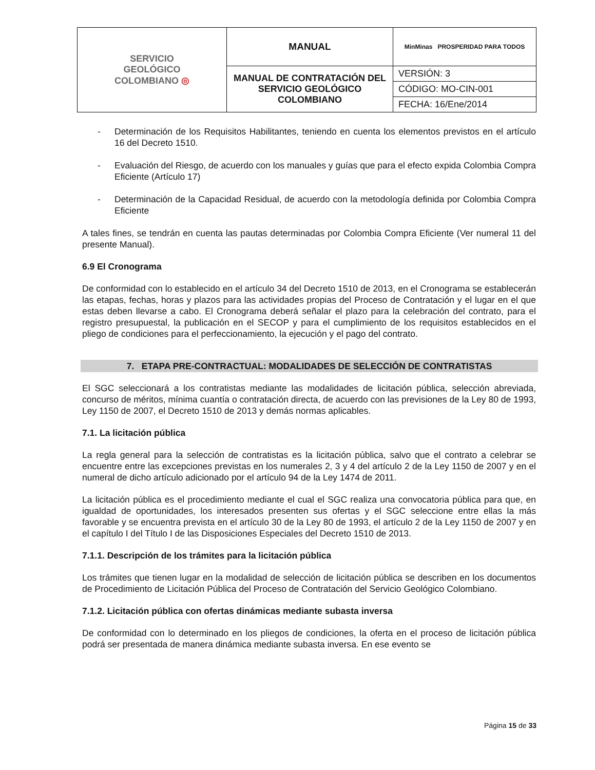| SERVICIO GEOLÓGICO COLOMBIANO ◎ | MANUAL | MinMinas PROSPERIDAD PARA TODOS |
| | MANUAL DE CONTRATACIÓN DEL SERVICIO GEOLÓGICO COLOMBIANO | VERSIÓN: 3 |
| | | CÓDIGO: MO-CIN-001 |
| | | FECHA: 16/Ene/2014 |
- Determinación de los Requisitos Habilitantes, teniendo en cuenta los elementos previstos en el artículo 16 del Decreto 1510.
- Evaluación del Riesgo, de acuerdo con los manuales y guías que para el efecto expida Colombia Compra Eficiente (Artículo 17)
- Determinación de la Capacidad Residual, de acuerdo con la metodología definida por Colombia Compra Eficiente
A tales fines, se tendrán en cuenta las pautas determinadas por Colombia Compra Eficiente (Ver numeral 11 del presente Manual).
6.9 El Cronograma
De conformidad con lo establecido en el artículo 34 del Decreto 1510 de 2013, en el Cronograma se establecerán las etapas, fechas, horas y plazos para las actividades propias del Proceso de Contratación y el lugar en el que estas deben llevarse a cabo. El Cronograma deberá señalar el plazo para la celebración del contrato, para el registro presupuestal, la publicación en el SECOP y para el cumplimiento de los requisitos establecidos en el pliego de condiciones para el perfeccionamiento, la ejecución y el pago del contrato.
7. ETAPA PRE-CONTRACTUAL: MODALIDADES DE SELECCIÓN DE CONTRATISTAS
El SGC seleccionará a los contratistas mediante las modalidades de licitación pública, selección abreviada, concurso de méritos, mínima cuantía o contratación directa, de acuerdo con las previsiones de la Ley 80 de 1993, Ley 1150 de 2007, el Decreto 1510 de 2013 y demás normas aplicables.
7.1. La licitación pública
La regla general para la selección de contratistas es la licitación pública, salvo que el contrato a celebrar se encuentre entre las excepciones previstas en los numerales 2, 3 y 4 del artículo 2 de la Ley 1150 de 2007 y en el numeral de dicho artículo adicionado por el artículo 94 de la Ley 1474 de 2011.
La licitación pública es el procedimiento mediante el cual el SGC realiza una convocatoria pública para que, en igualdad de oportunidades, los interesados presenten sus ofertas y el SGC seleccione entre ellas la más favorable y se encuentra prevista en el artículo 30 de la Ley 80 de 1993, el artículo 2 de la Ley 1150 de 2007 y en el capítulo I del Título I de las Disposiciones Especiales del Decreto 1510 de 2013.
7.1.1. Descripción de los trámites para la licitación pública
Los trámites que tienen lugar en la modalidad de selección de licitación pública se describen en los documentos de Procedimiento de Licitación Pública del Proceso de Contratación del Servicio Geológico Colombiano.
7.1.2. Licitación pública con ofertas dinámicas mediante subasta inversa
De conformidad con lo determinado en los pliegos de condiciones, la oferta en el proceso de licitación pública podrá ser presentada de manera dinámica mediante subasta inversa. En ese evento se
Página 15 de 33